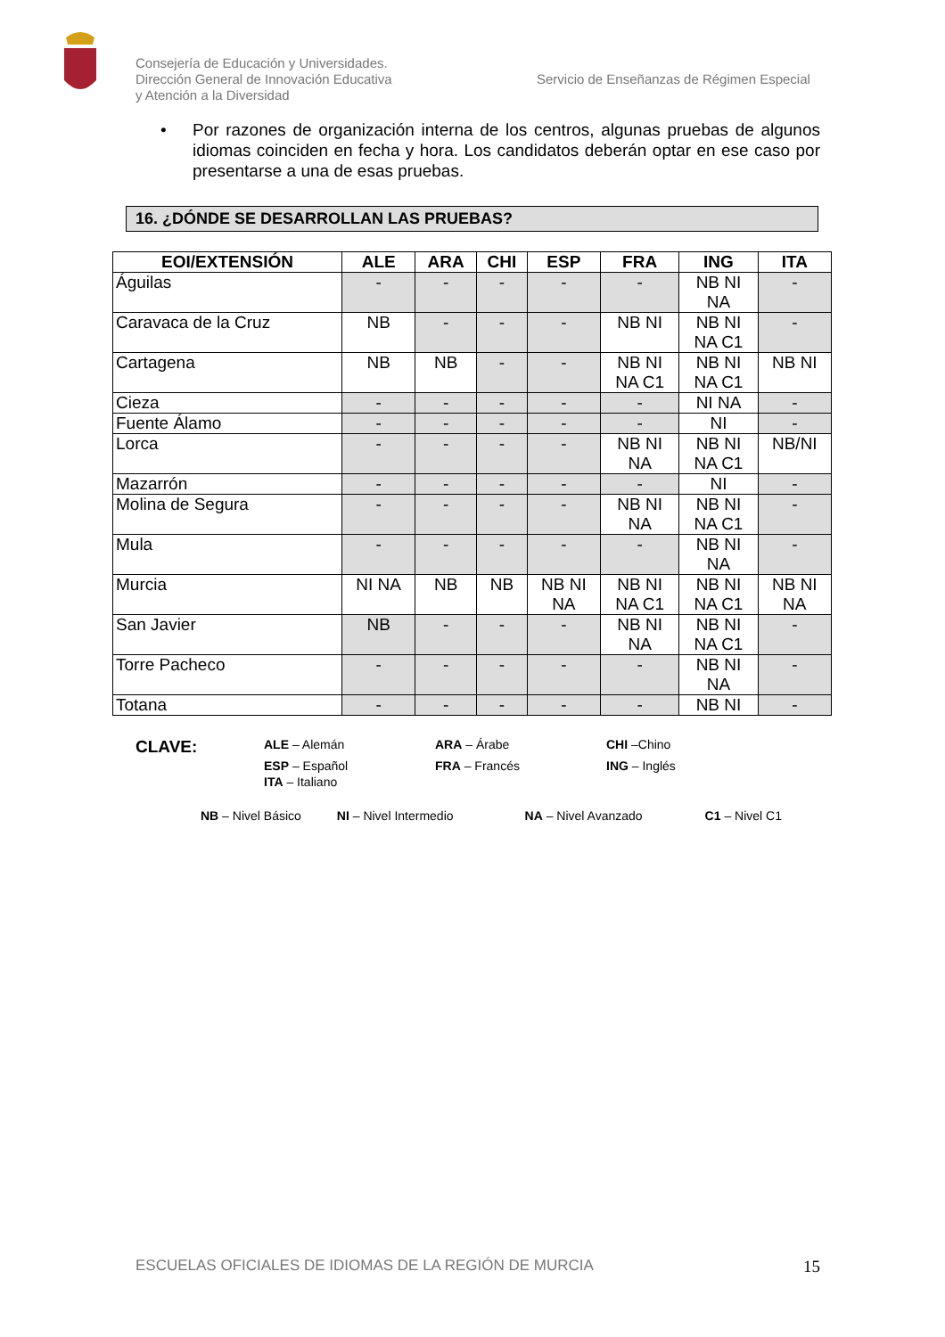Consejería de Educación y Universidades.
Dirección General de Innovación Educativa
y Atención a la Diversidad
Servicio de Enseñanzas de Régimen Especial
• Por razones de organización interna de los centros, algunas pruebas de algunos idiomas coinciden en fecha y hora. Los candidatos deberán optar en ese caso por presentarse a una de esas pruebas.
16. ¿DÓNDE SE DESARROLLAN LAS PRUEBAS?
| EOI/EXTENSIÓN | ALE | ARA | CHI | ESP | FRA | ING | ITA |
| --- | --- | --- | --- | --- | --- | --- | --- |
| Águilas | - | - | - | - | - | NB NI NA | - |
| Caravaca de la Cruz | NB | - | - | - | NB NI | NB NI NA C1 | - |
| Cartagena | NB | NB | - | - | NB NI NA C1 | NB NI NA C1 | NB NI |
| Cieza | - | - | - | - | - | NI NA | - |
| Fuente Álamo | - | - | - | - | - | NI | - |
| Lorca | - | - | - | - | NB NI NA | NB NI NA C1 | NB/NI |
| Mazarrón | - | - | - | - | - | NI | - |
| Molina de Segura | - | - | - | - | NB NI NA | NB NI NA C1 | - |
| Mula | - | - | - | - | - | NB NI NA | - |
| Murcia | NI NA | NB | NB | NB NI NA | NB NI NA C1 | NB NI NA C1 | NB NI NA |
| San Javier | NB | - | - | - | NB NI NA | NB NI NA C1 | - |
| Torre Pacheco | - | - | - | - | - | NB NI NA | - |
| Totana | - | - | - | - | - | NB NI | - |
CLAVE:
ALE – Alemán
ARA – Árabe
CHI –Chino
ESP – Español
FRA – Francés
ING – Inglés
ITA – Italiano
NB – Nivel Básico NI – Nivel Intermedio NA – Nivel Avanzado C1 – Nivel C1
ESCUELAS OFICIALES DE IDIOMAS DE LA REGIÓN DE MURCIA 15